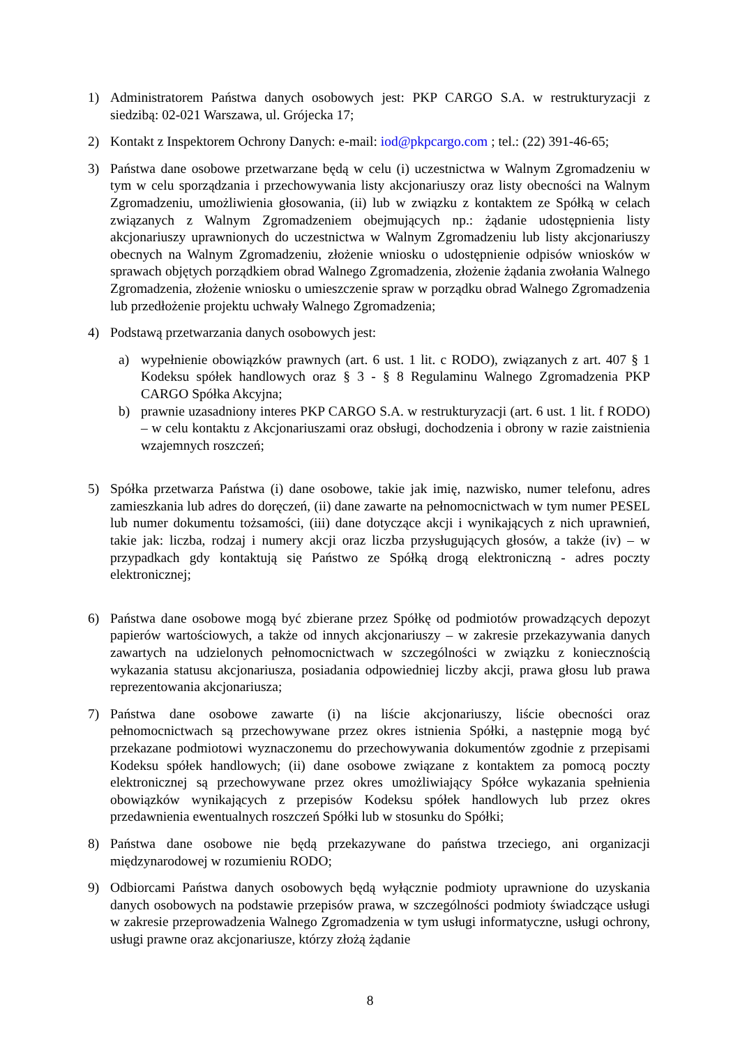1) Administratorem Państwa danych osobowych jest: PKP CARGO S.A. w restrukturyzacji z siedzibą: 02-021 Warszawa, ul. Grójecka 17;
2) Kontakt z Inspektorem Ochrony Danych: e-mail: iod@pkpcargo.com ; tel.: (22) 391-46-65;
3) Państwa dane osobowe przetwarzane będą w celu (i) uczestnictwa w Walnym Zgromadzeniu w tym w celu sporządzania i przechowywania listy akcjonariuszy oraz listy obecności na Walnym Zgromadzeniu, umożliwienia głosowania, (ii) lub w związku z kontaktem ze Spółką w celach związanych z Walnym Zgromadzeniem obejmujących np.: żądanie udostępnienia listy akcjonariuszy uprawnionych do uczestnictwa w Walnym Zgromadzeniu lub listy akcjonariuszy obecnych na Walnym Zgromadzeniu, złożenie wniosku o udostępnienie odpisów wniosków w sprawach objętych porządkiem obrad Walnego Zgromadzenia, złożenie żądania zwołania Walnego Zgromadzenia, złożenie wniosku o umieszczenie spraw w porządku obrad Walnego Zgromadzenia lub przedłożenie projektu uchwały Walnego Zgromadzenia;
4) Podstawą przetwarzania danych osobowych jest:
a) wypełnienie obowiązków prawnych (art. 6 ust. 1 lit. c RODO), związanych z art. 407 § 1 Kodeksu spółek handlowych oraz § 3 - § 8 Regulaminu Walnego Zgromadzenia PKP CARGO Spółka Akcyjna;
b) prawnie uzasadniony interes PKP CARGO S.A. w restrukturyzacji (art. 6 ust. 1 lit. f RODO) – w celu kontaktu z Akcjonariuszami oraz obsługi, dochodzenia i obrony w razie zaistnienia wzajemnych roszczeń;
5) Spółka przetwarza Państwa (i) dane osobowe, takie jak imię, nazwisko, numer telefonu, adres zamieszkania lub adres do doręczeń, (ii) dane zawarte na pełnomocnictwach w tym numer PESEL lub numer dokumentu tożsamości, (iii) dane dotyczące akcji i wynikających z nich uprawnień, takie jak: liczba, rodzaj i numery akcji oraz liczba przysługujących głosów, a także (iv) – w przypadkach gdy kontaktują się Państwo ze Spółką drogą elektroniczną - adres poczty elektronicznej;
6) Państwa dane osobowe mogą być zbierane przez Spółkę od podmiotów prowadzących depozyt papierów wartościowych, a także od innych akcjonariuszy – w zakresie przekazywania danych zawartych na udzielonych pełnomocnictwach w szczególności w związku z koniecznością wykazania statusu akcjonariusza, posiadania odpowiedniej liczby akcji, prawa głosu lub prawa reprezentowania akcjonariusza;
7) Państwa dane osobowe zawarte (i) na liście akcjonariuszy, liście obecności oraz pełnomocnictwach są przechowywane przez okres istnienia Spółki, a następnie mogą być przekazane podmiotowi wyznaczonemu do przechowywania dokumentów zgodnie z przepisami Kodeksu spółek handlowych; (ii) dane osobowe związane z kontaktem za pomocą poczty elektronicznej są przechowywane przez okres umożliwiający Spółce wykazania spełnienia obowiązków wynikających z przepisów Kodeksu spółek handlowych lub przez okres przedawnienia ewentualnych roszczeń Spółki lub w stosunku do Spółki;
8) Państwa dane osobowe nie będą przekazywane do państwa trzeciego, ani organizacji międzynarodowej w rozumieniu RODO;
9) Odbiorcami Państwa danych osobowych będą wyłącznie podmioty uprawnione do uzyskania danych osobowych na podstawie przepisów prawa, w szczególności podmioty świadczące usługi w zakresie przeprowadzenia Walnego Zgromadzenia w tym usługi informatyczne, usługi ochrony, usługi prawne oraz akcjonariusze, którzy złożą żądanie
8